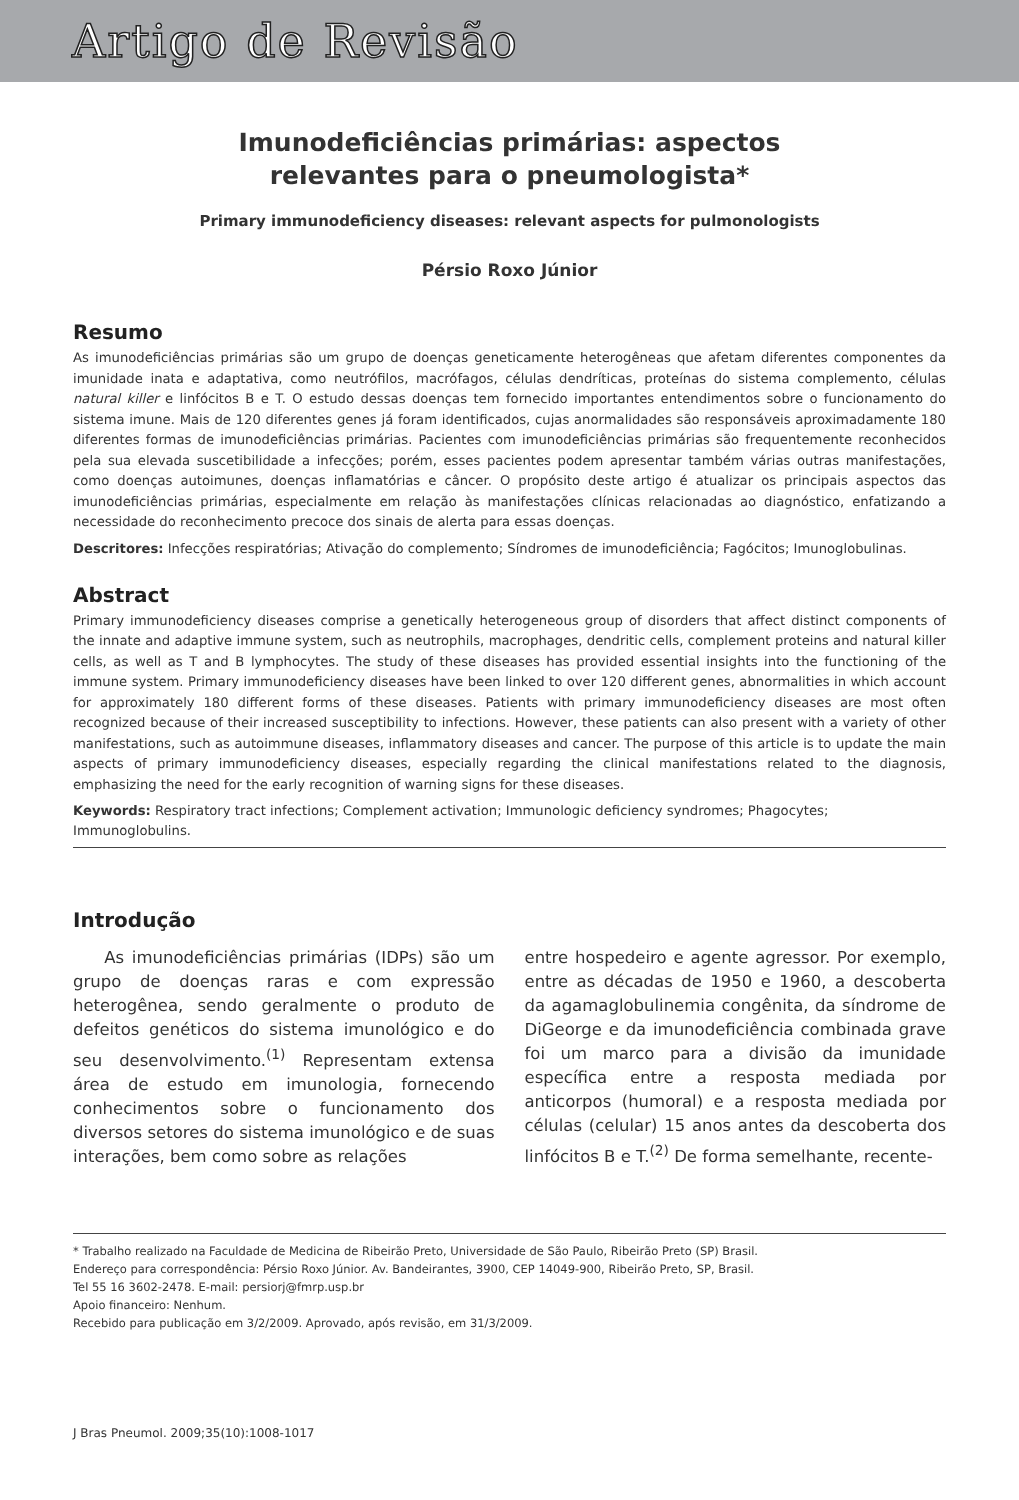Artigo de Revisão
Imunodeficiências primárias: aspectos
relevantes para o pneumologista*
Primary immunodeficiency diseases: relevant aspects for pulmonologists
Pérsio Roxo Júnior
Resumo
As imunodeficiências primárias são um grupo de doenças geneticamente heterogêneas que afetam diferentes componentes da imunidade inata e adaptativa, como neutrófilos, macrófagos, células dendríticas, proteínas do sistema complemento, células natural killer e linfócitos B e T. O estudo dessas doenças tem fornecido importantes entendimentos sobre o funcionamento do sistema imune. Mais de 120 diferentes genes já foram identificados, cujas anormalidades são responsáveis aproximadamente 180 diferentes formas de imunodeficiências primárias. Pacientes com imunodeficiências primárias são frequentemente reconhecidos pela sua elevada suscetibilidade a infecções; porém, esses pacientes podem apresentar também várias outras manifestações, como doenças autoimunes, doenças inflamatórias e câncer. O propósito deste artigo é atualizar os principais aspectos das imunodeficiências primárias, especialmente em relação às manifestações clínicas relacionadas ao diagnóstico, enfatizando a necessidade do reconhecimento precoce dos sinais de alerta para essas doenças.
Descritores: Infecções respiratórias; Ativação do complemento; Síndromes de imunodeficiência; Fagócitos; Imunoglobulinas.
Abstract
Primary immunodeficiency diseases comprise a genetically heterogeneous group of disorders that affect distinct components of the innate and adaptive immune system, such as neutrophils, macrophages, dendritic cells, complement proteins and natural killer cells, as well as T and B lymphocytes. The study of these diseases has provided essential insights into the functioning of the immune system. Primary immunodeficiency diseases have been linked to over 120 different genes, abnormalities in which account for approximately 180 different forms of these diseases. Patients with primary immunodeficiency diseases are most often recognized because of their increased susceptibility to infections. However, these patients can also present with a variety of other manifestations, such as autoimmune diseases, inflammatory diseases and cancer. The purpose of this article is to update the main aspects of primary immunodeficiency diseases, especially regarding the clinical manifestations related to the diagnosis, emphasizing the need for the early recognition of warning signs for these diseases.
Keywords: Respiratory tract infections; Complement activation; Immunologic deficiency syndromes; Phagocytes; Immunoglobulins.
Introdução
As imunodeficiências primárias (IDPs) são um grupo de doenças raras e com expressão heterogênea, sendo geralmente o produto de defeitos genéticos do sistema imunológico e do seu desenvolvimento.<sup>(1)</sup> Representam extensa área de estudo em imunologia, fornecendo conhecimentos sobre o funcionamento dos diversos setores do sistema imunológico e de suas interações, bem como sobre as relações
entre hospedeiro e agente agressor. Por exemplo, entre as décadas de 1950 e 1960, a descoberta da agamaglobulinemia congênita, da síndrome de DiGeorge e da imunodeficiência combinada grave foi um marco para a divisão da imunidade específica entre a resposta mediada por anticorpos (humoral) e a resposta mediada por células (celular) 15 anos antes da descoberta dos linfócitos B e T.<sup>(2)</sup> De forma semelhante, recente-
* Trabalho realizado na Faculdade de Medicina de Ribeirão Preto, Universidade de São Paulo, Ribeirão Preto (SP) Brasil.
Endereço para correspondência: Pérsio Roxo Júnior. Av. Bandeirantes, 3900, CEP 14049-900, Ribeirão Preto, SP, Brasil.
Tel 55 16 3602-2478. E-mail: persiorj@fmrp.usp.br
Apoio financeiro: Nenhum.
Recebido para publicação em 3/2/2009. Aprovado, após revisão, em 31/3/2009.
J Bras Pneumol. 2009;35(10):1008-1017